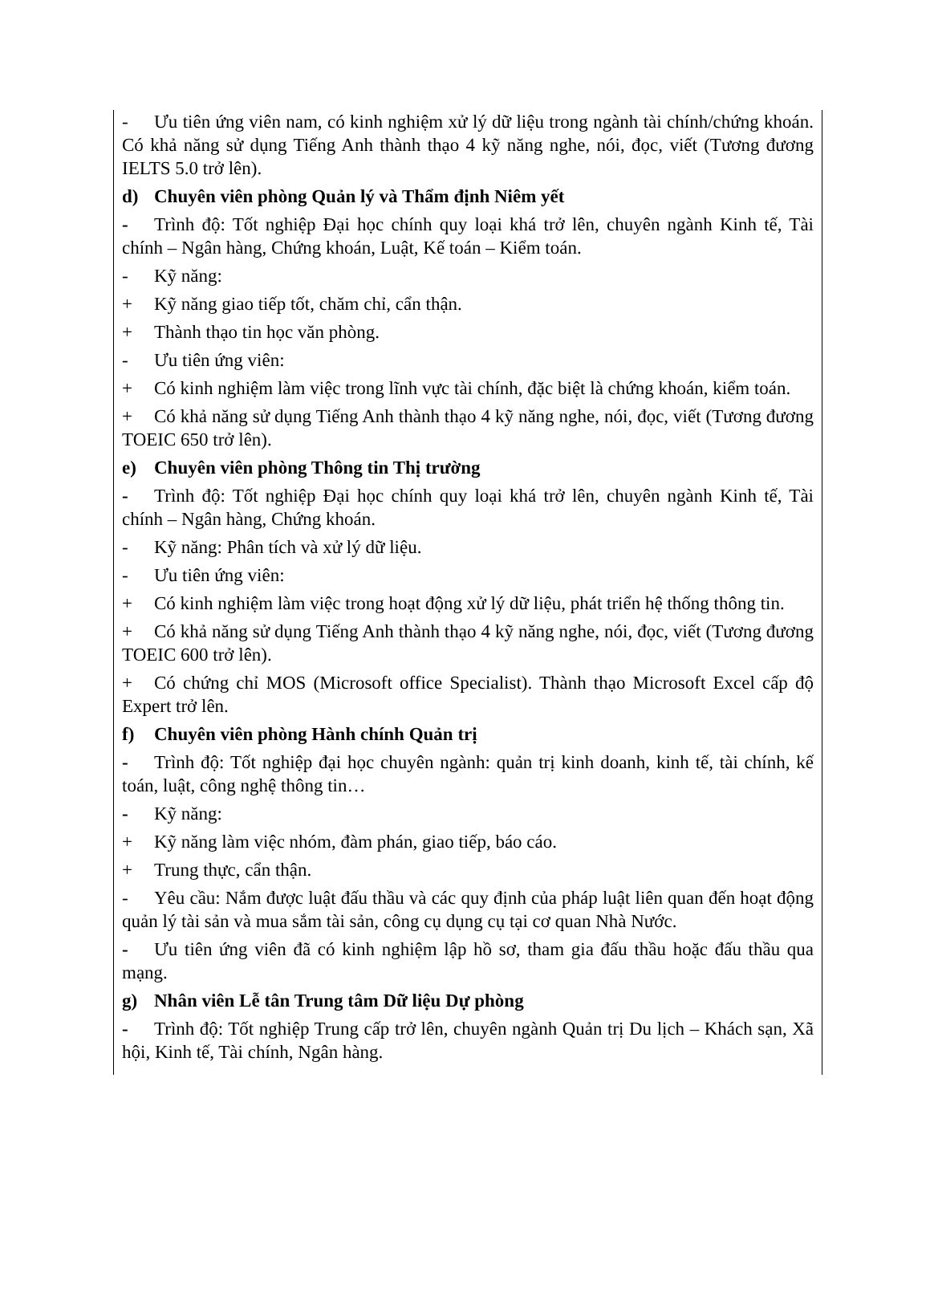- Ưu tiên ứng viên nam, có kinh nghiệm xử lý dữ liệu trong ngành tài chính/chứng khoán. Có khả năng sử dụng Tiếng Anh thành thạo 4 kỹ năng nghe, nói, đọc, viết (Tương đương IELTS 5.0 trở lên).
d) Chuyên viên phòng Quản lý và Thẩm định Niêm yết
- Trình độ: Tốt nghiệp Đại học chính quy loại khá trở lên, chuyên ngành Kinh tế, Tài chính – Ngân hàng, Chứng khoán, Luật, Kế toán – Kiểm toán.
- Kỹ năng:
+ Kỹ năng giao tiếp tốt, chăm chỉ, cẩn thận.
+ Thành thạo tin học văn phòng.
- Ưu tiên ứng viên:
+ Có kinh nghiệm làm việc trong lĩnh vực tài chính, đặc biệt là chứng khoán, kiểm toán.
+ Có khả năng sử dụng Tiếng Anh thành thạo 4 kỹ năng nghe, nói, đọc, viết (Tương đương TOEIC 650 trở lên).
e) Chuyên viên phòng Thông tin Thị trường
- Trình độ: Tốt nghiệp Đại học chính quy loại khá trở lên, chuyên ngành Kinh tế, Tài chính – Ngân hàng, Chứng khoán.
- Kỹ năng: Phân tích và xử lý dữ liệu.
- Ưu tiên ứng viên:
+ Có kinh nghiệm làm việc trong hoạt động xử lý dữ liệu, phát triển hệ thống thông tin.
+ Có khả năng sử dụng Tiếng Anh thành thạo 4 kỹ năng nghe, nói, đọc, viết (Tương đương TOEIC 600 trở lên).
+ Có chứng chỉ MOS (Microsoft office Specialist). Thành thạo Microsoft Excel cấp độ Expert trở lên.
f) Chuyên viên phòng Hành chính Quản trị
- Trình độ: Tốt nghiệp đại học chuyên ngành: quản trị kinh doanh, kinh tế, tài chính, kế toán, luật, công nghệ thông tin…
- Kỹ năng:
+ Kỹ năng làm việc nhóm, đàm phán, giao tiếp, báo cáo.
+ Trung thực, cẩn thận.
- Yêu cầu: Nắm được luật đấu thầu và các quy định của pháp luật liên quan đến hoạt động quản lý tài sản và mua sắm tài sản, công cụ dụng cụ tại cơ quan Nhà Nước.
- Ưu tiên ứng viên đã có kinh nghiệm lập hồ sơ, tham gia đấu thầu hoặc đấu thầu qua mạng.
g) Nhân viên Lễ tân Trung tâm Dữ liệu Dự phòng
- Trình độ: Tốt nghiệp Trung cấp trở lên, chuyên ngành Quản trị Du lịch – Khách sạn, Xã hội, Kinh tế, Tài chính, Ngân hàng.